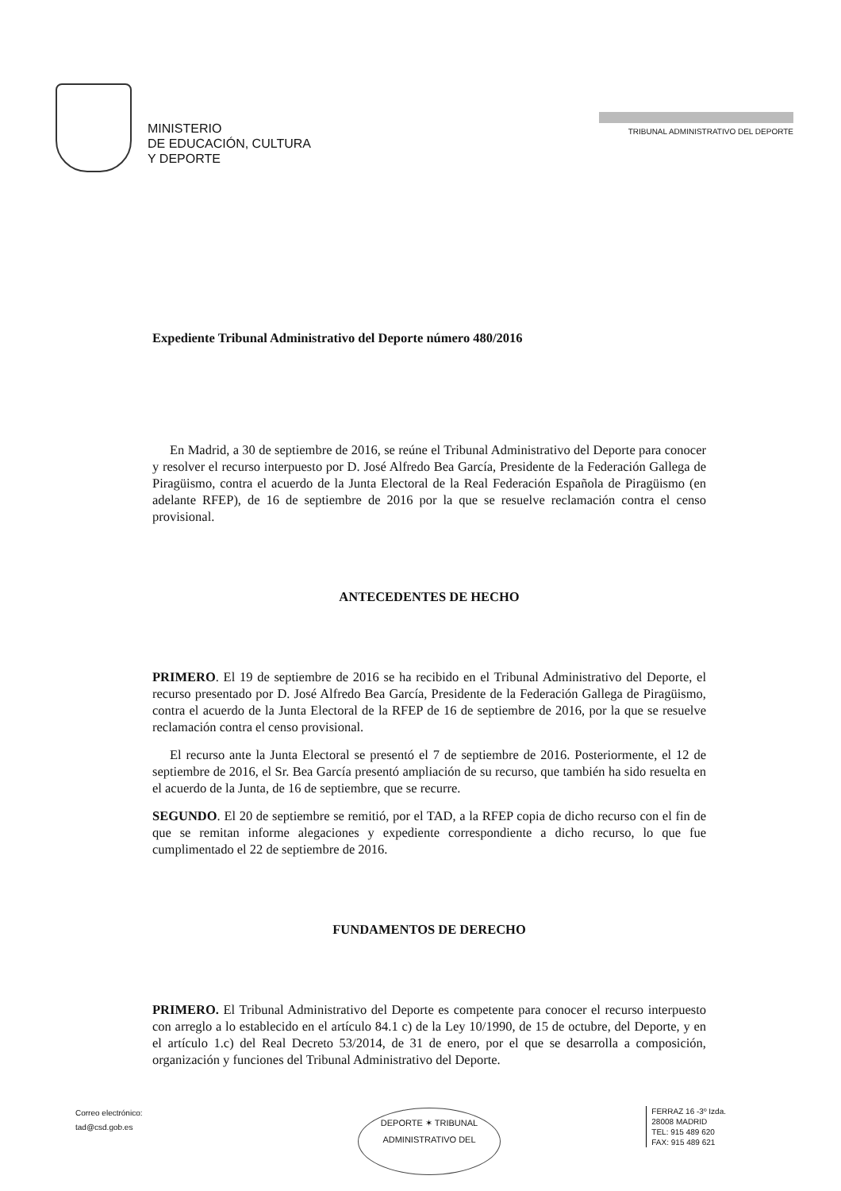MINISTERIO
DE EDUCACIÓN, CULTURA
Y DEPORTE
TRIBUNAL ADMINISTRATIVO DEL DEPORTE
Expediente Tribunal Administrativo del Deporte número 480/2016
En Madrid, a 30 de septiembre de 2016, se reúne el Tribunal Administrativo del Deporte para conocer y resolver el recurso interpuesto por D. José Alfredo Bea García, Presidente de la Federación Gallega de Piragüismo, contra el acuerdo de la Junta Electoral de la Real Federación Española de Piragüismo (en adelante RFEP), de 16 de septiembre de 2016 por la que se resuelve reclamación contra el censo provisional.
ANTECEDENTES DE HECHO
PRIMERO. El 19 de septiembre de 2016 se ha recibido en el Tribunal Administrativo del Deporte, el recurso presentado por D. José Alfredo Bea García, Presidente de la Federación Gallega de Piragüismo, contra el acuerdo de la Junta Electoral de la RFEP de 16 de septiembre de 2016, por la que se resuelve reclamación contra el censo provisional.
El recurso ante la Junta Electoral se presentó el 7 de septiembre de 2016. Posteriormente, el 12 de septiembre de 2016, el Sr. Bea García presentó ampliación de su recurso, que también ha sido resuelta en el acuerdo de la Junta, de 16 de septiembre, que se recurre.
SEGUNDO. El 20 de septiembre se remitió, por el TAD, a la RFEP copia de dicho recurso con el fin de que se remitan informe alegaciones y expediente correspondiente a dicho recurso, lo que fue cumplimentado el 22 de septiembre de 2016.
FUNDAMENTOS DE DERECHO
PRIMERO. El Tribunal Administrativo del Deporte es competente para conocer el recurso interpuesto con arreglo a lo establecido en el artículo 84.1 c) de la Ley 10/1990, de 15 de octubre, del Deporte, y en el artículo 1.c) del Real Decreto 53/2014, de 31 de enero, por el que se desarrolla a composición, organización y funciones del Tribunal Administrativo del Deporte.
DEPORTE ✶ TRIBUNAL
ADMINISTRATIVO DEL
Correo electrónico:
tad@csd.gob.es
FERRAZ 16 -3º Izda.
28008 MADRID
TEL: 915 489 620
FAX: 915 489 621